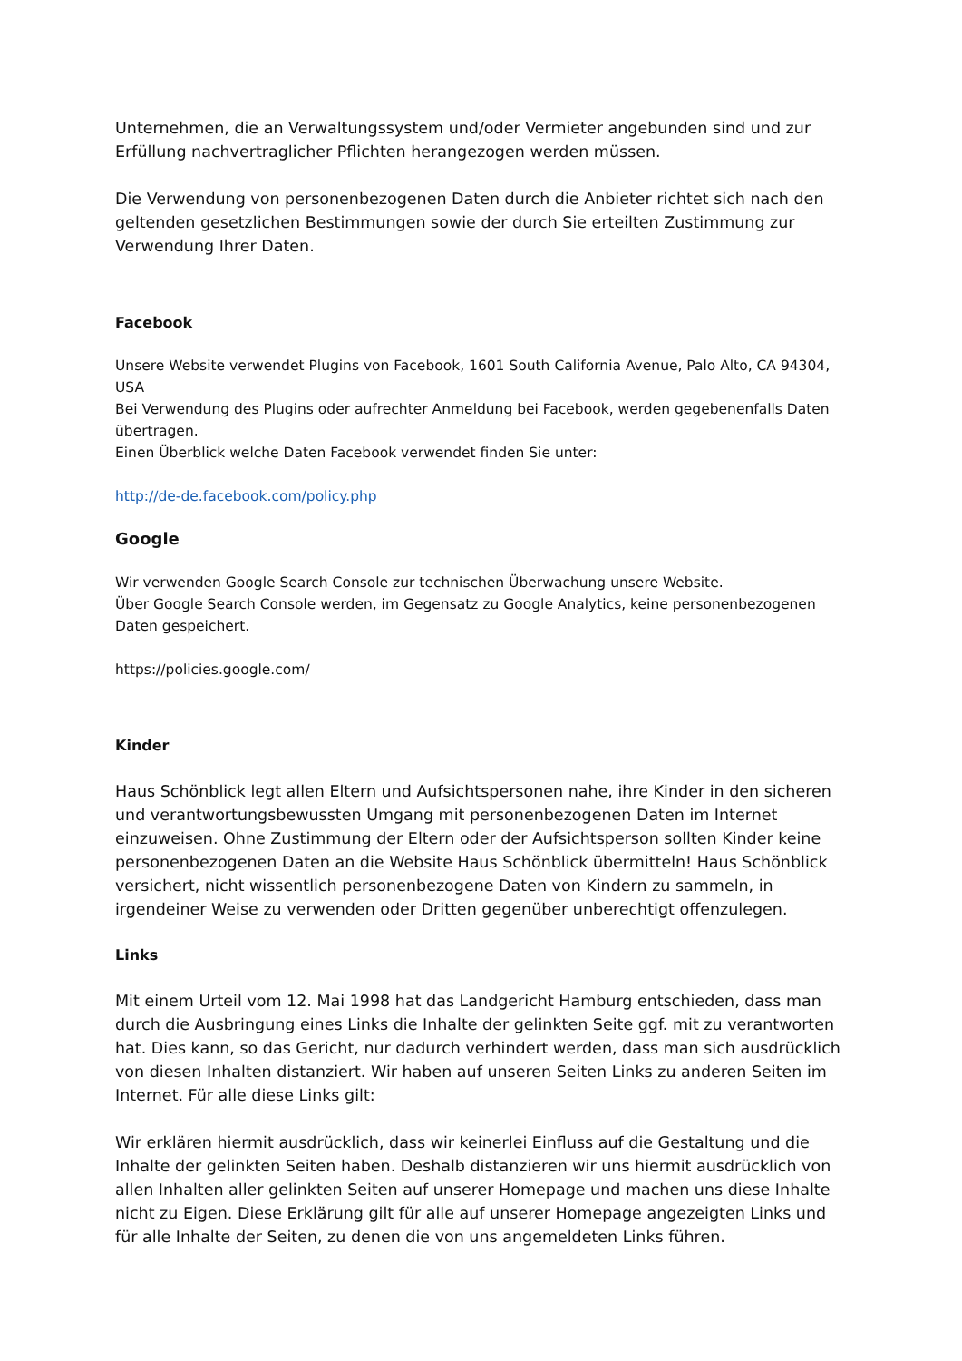Unternehmen, die an Verwaltungssystem und/oder Vermieter angebunden sind und zur Erfüllung nachvertraglicher Pflichten herangezogen werden müssen.
Die Verwendung von personenbezogenen Daten durch die Anbieter richtet sich nach den geltenden gesetzlichen Bestimmungen sowie der durch Sie erteilten Zustimmung zur Verwendung Ihrer Daten.
Facebook
Unsere Website verwendet Plugins von Facebook, 1601 South California Avenue, Palo Alto, CA 94304, USA
Bei Verwendung des Plugins oder aufrechter Anmeldung bei Facebook, werden gegebenenfalls Daten übertragen.
Einen Überblick welche Daten Facebook verwendet finden Sie unter:
http://de-de.facebook.com/policy.php
Google
Wir verwenden Google Search Console zur technischen Überwachung unsere Website.
Über Google Search Console werden, im Gegensatz zu Google Analytics, keine personenbezogenen Daten gespeichert.
https://policies.google.com/
Kinder
Haus Schönblick legt allen Eltern und Aufsichtspersonen nahe, ihre Kinder in den sicheren und verantwortungsbewussten Umgang mit personenbezogenen Daten im Internet einzuweisen. Ohne Zustimmung der Eltern oder der Aufsichtsperson sollten Kinder keine personenbezogenen Daten an die Website Haus Schönblick übermitteln! Haus Schönblick versichert, nicht wissentlich personenbezogene Daten von Kindern zu sammeln, in irgendeiner Weise zu verwenden oder Dritten gegenüber unberechtigt offenzulegen.
Links
Mit einem Urteil vom 12. Mai 1998 hat das Landgericht Hamburg entschieden, dass man durch die Ausbringung eines Links die Inhalte der gelinkten Seite ggf. mit zu verantworten hat. Dies kann, so das Gericht, nur dadurch verhindert werden, dass man sich ausdrücklich von diesen Inhalten distanziert. Wir haben auf unseren Seiten Links zu anderen Seiten im Internet. Für alle diese Links gilt:
Wir erklären hiermit ausdrücklich, dass wir keinerlei Einfluss auf die Gestaltung und die Inhalte der gelinkten Seiten haben. Deshalb distanzieren wir uns hiermit ausdrücklich von allen Inhalten aller gelinkten Seiten auf unserer Homepage und machen uns diese Inhalte nicht zu Eigen. Diese Erklärung gilt für alle auf unserer Homepage angezeigten Links und für alle Inhalte der Seiten, zu denen die von uns angemeldeten Links führen.